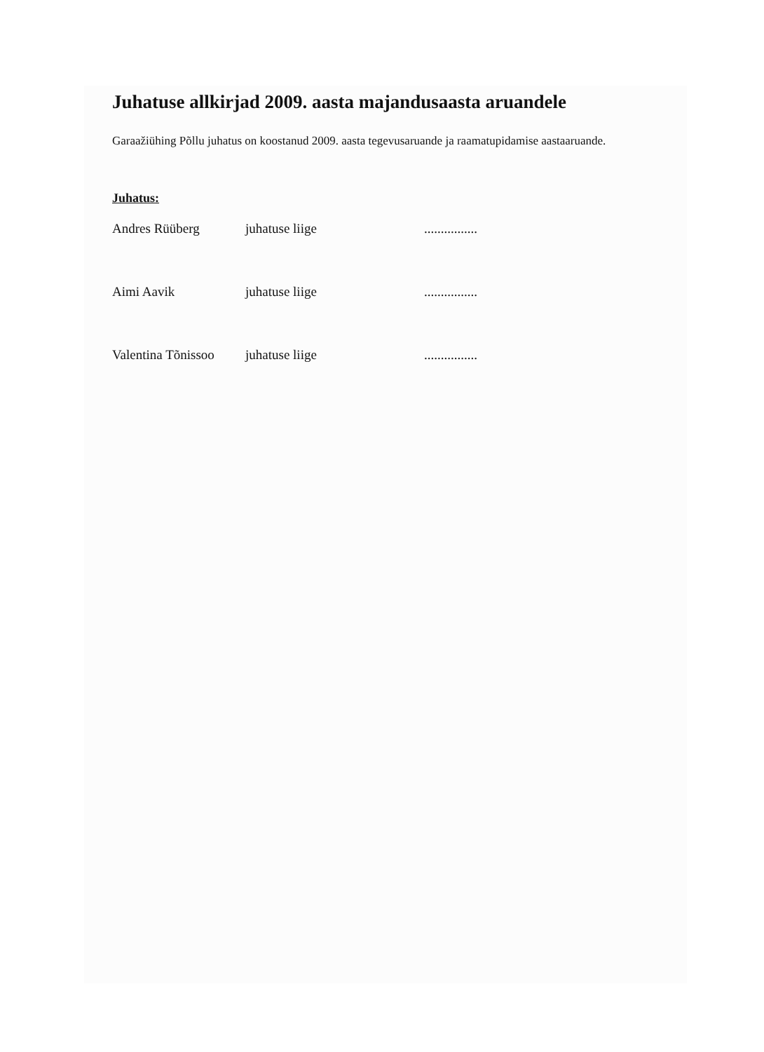Juhatuse allkirjad 2009. aasta majandusaasta aruandele
Garaažiühing Põllu juhatus on koostanud 2009. aasta tegevusaruande ja raamatupidamise aastaaruande.
Juhatus:
Andres Rüüberg juhatuse liige ................
Aimi Aavik juhatuse liige ................
Valentina Tõnissoo juhatuse liige ................